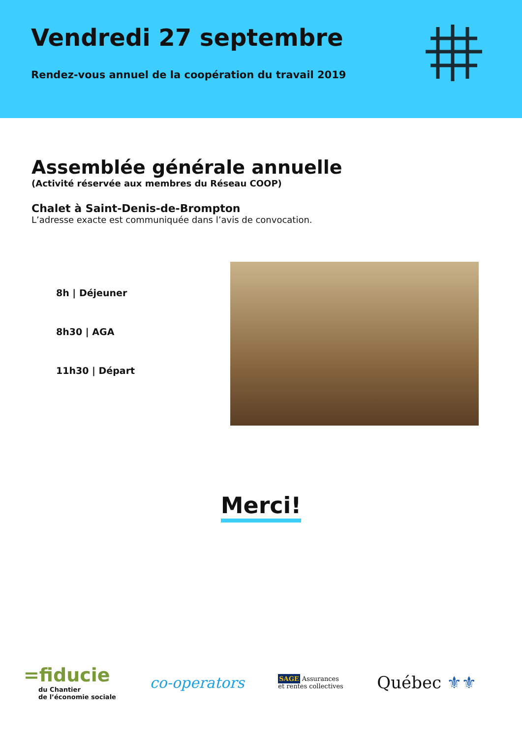Vendredi 27 septembre
Rendez-vous annuel de la coopération du travail 2019
Assemblée générale annuelle
(Activité réservée aux membres du Réseau COOP)
Chalet à Saint-Denis-de-Brompton
L’adresse exacte est communiquée dans l’avis de convocation.
8h | Déjeuner
8h30 | AGA
11h30 | Départ
Merci!
=fiducie
du Chantier
de l’économie sociale
co-operators
SAGE Assurances
et rentes collectives
Québec ⚜⚜